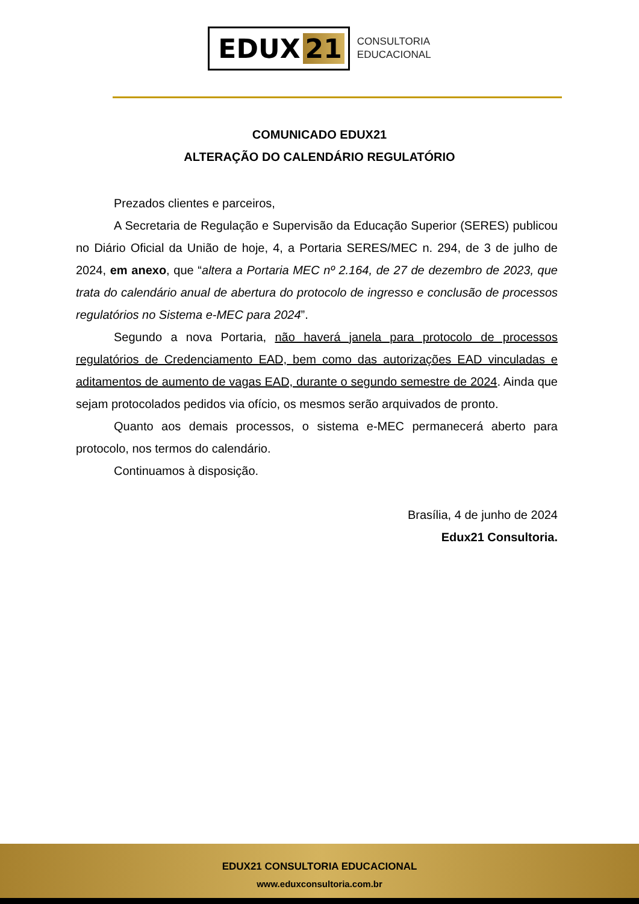EDUX 21
CONSULTORIA
EDUCACIONAL
COMUNICADO EDUX21
ALTERAÇÃO DO CALENDÁRIO REGULATÓRIO
Prezados clientes e parceiros,
A Secretaria de Regulação e Supervisão da Educação Superior (SERES) publicou no Diário Oficial da União de hoje, 4, a Portaria SERES/MEC n. 294, de 3 de julho de 2024, em anexo, que “altera a Portaria MEC nº 2.164, de 27 de dezembro de 2023, que trata do calendário anual de abertura do protocolo de ingresso e conclusão de processos regulatórios no Sistema e-MEC para 2024”.
Segundo a nova Portaria, não haverá janela para protocolo de processos regulatórios de Credenciamento EAD, bem como das autorizações EAD vinculadas e aditamentos de aumento de vagas EAD, durante o segundo semestre de 2024. Ainda que sejam protocolados pedidos via ofício, os mesmos serão arquivados de pronto.
Quanto aos demais processos, o sistema e-MEC permanecerá aberto para protocolo, nos termos do calendário.
Continuamos à disposição.
Brasília, 4 de junho de 2024
Edux21 Consultoria.
EDUX21 CONSULTORIA EDUCACIONAL
www.eduxconsultoria.com.br